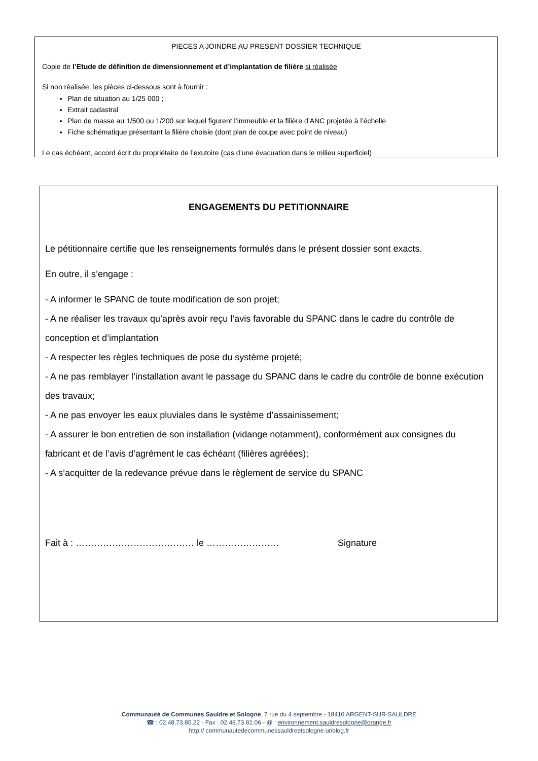PIECES A JOINDRE AU PRESENT DOSSIER TECHNIQUE
Copie de l’Etude de définition de dimensionnement et d’implantation de filière si réalisée
Si non réalisée, les pièces ci-dessous sont à fournir :
Plan de situation au 1/25 000 ;
Extrait cadastral
Plan de masse au 1/500 ou 1/200 sur lequel figurent l’immeuble et la filière d’ANC projetée à l’échelle
Fiche schématique présentant la filière choisie (dont plan de coupe avec point de niveau)
Le cas échéant, accord écrit du propriétaire de l’exutoire (cas d’une évacuation dans le milieu superficiel)
ENGAGEMENTS DU PETITIONNAIRE
Le pétitionnaire certifie que les renseignements formulés dans le présent dossier sont exacts.
En outre, il s’engage :
- A informer le SPANC de toute modification de son projet;
- A ne réaliser les travaux qu’après avoir reçu l’avis favorable du SPANC dans le cadre du contrôle de conception et d’implantation
- A respecter les règles techniques de pose du système projeté;
- A ne pas remblayer l’installation avant le passage du SPANC dans le cadre du contrôle de bonne exécution des travaux;
- A ne pas envoyer les eaux pluviales dans le système d’assainissement;
- A assurer le bon entretien de son installation (vidange notamment), conformément aux consignes du fabricant et de l’avis d’agrément le cas échéant (filières agréées);
- A s’acquitter de la redevance prévue dans le règlement de service du SPANC
Fait à : ………………………………… le …………………… Signature
Communauté de Communes Sauldre et Sologne, 7 rue du 4 septembre - 18410 ARGENT-SUR-SAULDRE
☎ : 02.48.73.85.22 - Fax : 02.48.73.81.06 - @ : environnement.sauldresologne@orange.fr
http:// communautedecommunessauldreetsologne.unblog.fr